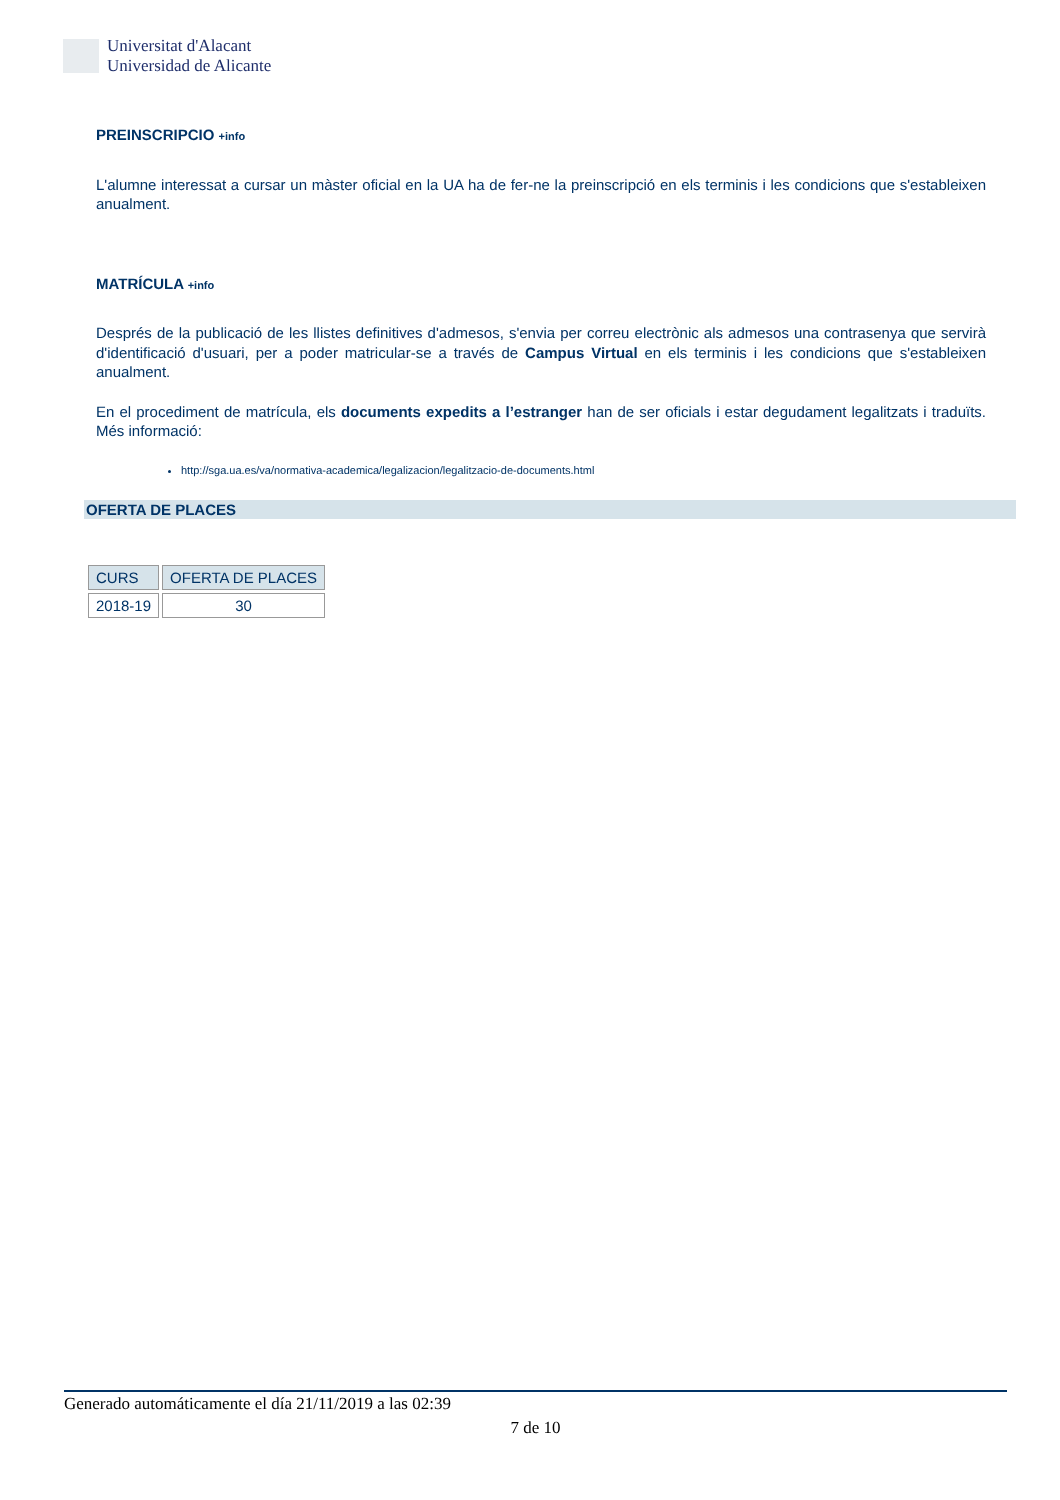Universitat d'Alacant
Universidad de Alicante
PREINSCRIPCIO +info
L'alumne interessat a cursar un màster oficial en la UA ha de fer-ne la preinscripció en els terminis i les condicions que s'estableixen anualment.
MATRÍCULA +info
Després de la publicació de les llistes definitives d'admesos, s'envia per correu electrònic als admesos una contrasenya que servirà d'identificació d'usuari, per a poder matricular-se a través de Campus Virtual en els terminis i les condicions que s'estableixen anualment.
En el procediment de matrícula, els documents expedits a l’estranger han de ser oficials i estar degudament legalitzats i traduïts. Més informació:
http://sga.ua.es/va/normativa-academica/legalizacion/legalitzacio-de-documents.html
OFERTA DE PLACES
| CURS | OFERTA DE PLACES |
| --- | --- |
| 2018-19 | 30 |
Generado automáticamente el día 21/11/2019 a las 02:39
7 de 10